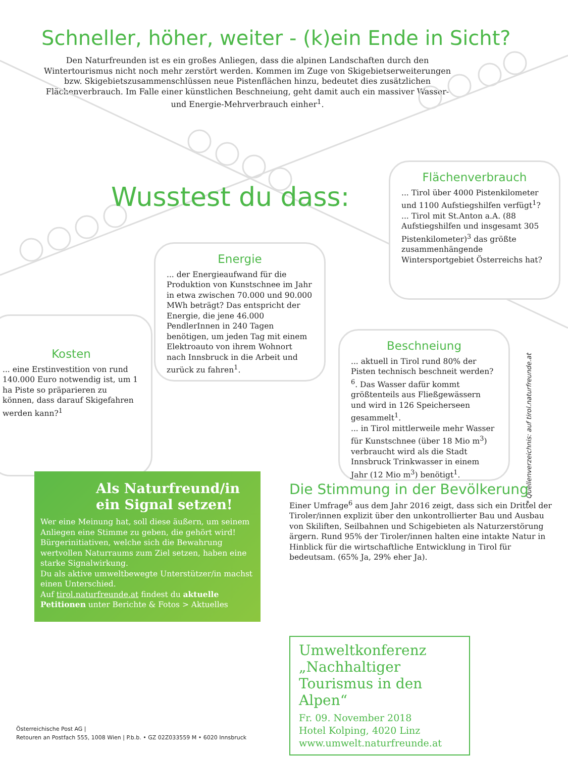Schneller, höher, weiter - (k)ein Ende in Sicht?
Den Naturfreunden ist es ein großes Anliegen, dass die alpinen Landschaften durch den Wintertourismus nicht noch mehr zerstört werden. Kommen im Zuge von Skigebietserweiterungen bzw. Skigebietszusammenschlüssen neue Pistenflächen hinzu, bedeutet dies zusätzlichen Flächenverbrauch. Im Falle einer künstlichen Beschneiung, geht damit auch ein massiver Wasser- und Energie-Mehrverbrauch einher<sup>1</sup>.
Wusstest du dass:
Flächenverbrauch
... Tirol über 4000 Pistenkilometer und 1100 Aufstiegshilfen verfügt<sup>1</sup>?
... Tirol mit St.Anton a.A. (88 Aufstiegshilfen und insgesamt 305 Pistenkilometer)<sup>3</sup> das größte zusammenhängende Wintersportgebiet Österreichs hat?
Energie
... der Energieaufwand für die Produktion von Kunstschnee im Jahr in etwa zwischen 70.000 und 90.000 MWh beträgt? Das entspricht der Energie, die jene 46.000 PendlerInnen in 240 Tagen benötigen, um jeden Tag mit einem Elektroauto von ihrem Wohnort nach Innsbruck in die Arbeit und zurück zu fahren<sup>1</sup>.
Kosten
... eine Erstinvestition von rund 140.000 Euro notwendig ist, um 1 ha Piste so präparieren zu können, dass darauf Skigefahren werden kann?<sup>1</sup>
Beschneiung
... aktuell in Tirol rund 80% der Pisten technisch beschneit werden?<sup>6</sup>. Das Wasser dafür kommt größtenteils aus Fließgewässern und wird in 126 Speicherseen gesammelt<sup>1</sup>.
... in Tirol mittlerweile mehr Wasser für Kunstschnee (über 18 Mio m<sup>3</sup>) verbraucht wird als die Stadt Innsbruck Trinkwasser in einem Jahr (12 Mio m<sup>3</sup>) benötigt<sup>1</sup>.
* Quellenverzeichnis: auf tirol.naturfreunde.at
Als Naturfreund/in ein Signal setzen!
Wer eine Meinung hat, soll diese äußern, um seinem Anliegen eine Stimme zu geben, die gehört wird! Bürgerinitiativen, welche sich die Bewahrung wertvollen Naturraums zum Ziel setzen, haben eine starke Signalwirkung.
Du als aktive umweltbewegte Unterstützer/in machst einen Unterschied.
Auf tirol.naturfreunde.at findest du aktuelle Petitionen unter Berichte & Fotos > Aktuelles
Die Stimmung in der Bevölkerung
Einer Umfrage<sup>6</sup> aus dem Jahr 2016 zeigt, dass sich ein Drittel der Tiroler/innen explizit über den unkontrollierter Bau und Ausbau von Skiliften, Seilbahnen und Schigebieten als Naturzerstörung ärgern. Rund 95% der Tiroler/innen halten eine intakte Natur in Hinblick für die wirtschaftliche Entwicklung in Tirol für bedeutsam. (65% Ja, 29% eher Ja).
Umweltkonferenz „Nachhaltiger Tourismus in den Alpen“
Fr. 09. November 2018
Hotel Kolping, 4020 Linz
www.umwelt.naturfreunde.at
Österreichische Post AG |
Retouren an Postfach 555, 1008 Wien | P.b.b. • GZ 02Z033559 M • 6020 Innsbruck